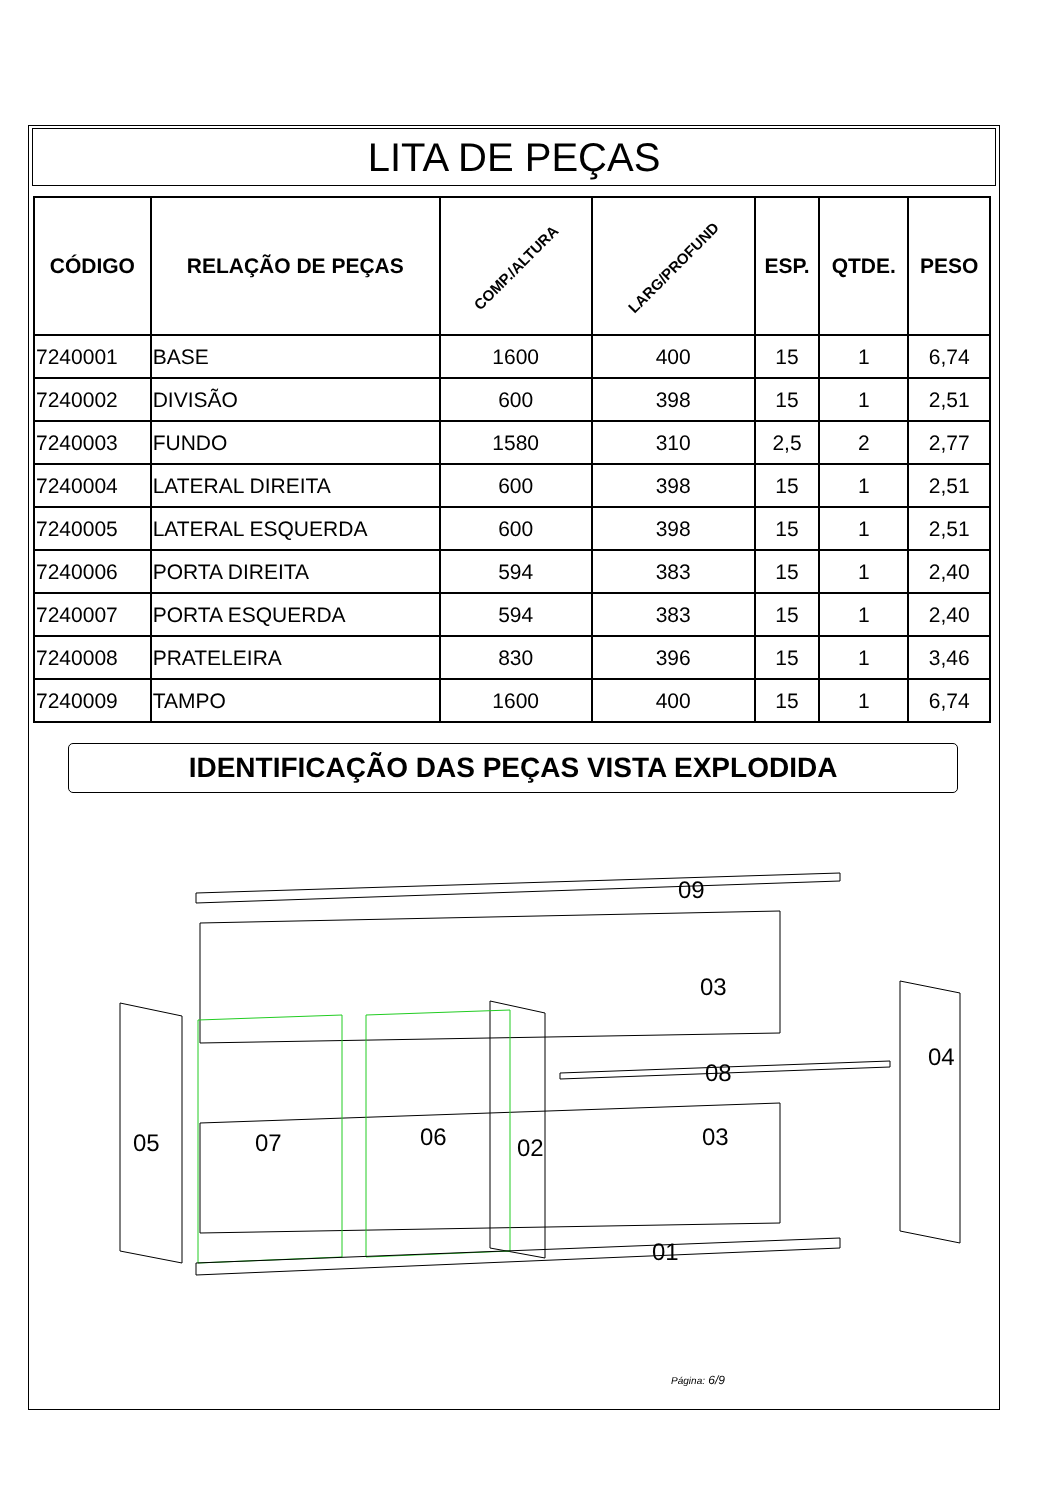LITA DE PEÇAS
| CÓDIGO | RELAÇÃO DE PEÇAS | COMP./ALTURA | LARG/PROFUND | ESP. | QTDE. | PESO |
| --- | --- | --- | --- | --- | --- | --- |
| 7240001 | BASE | 1600 | 400 | 15 | 1 | 6,74 |
| 7240002 | DIVISÃO | 600 | 398 | 15 | 1 | 2,51 |
| 7240003 | FUNDO | 1580 | 310 | 2,5 | 2 | 2,77 |
| 7240004 | LATERAL DIREITA | 600 | 398 | 15 | 1 | 2,51 |
| 7240005 | LATERAL ESQUERDA | 600 | 398 | 15 | 1 | 2,51 |
| 7240006 | PORTA DIREITA | 594 | 383 | 15 | 1 | 2,40 |
| 7240007 | PORTA ESQUERDA | 594 | 383 | 15 | 1 | 2,40 |
| 7240008 | PRATELEIRA | 830 | 396 | 15 | 1 | 3,46 |
| 7240009 | TAMPO | 1600 | 400 | 15 | 1 | 6,74 |
IDENTIFICAÇÃO DAS PEÇAS VISTA EXPLODIDA
09
03
08
04
05
07
06
02
03
01
Página: 6/9